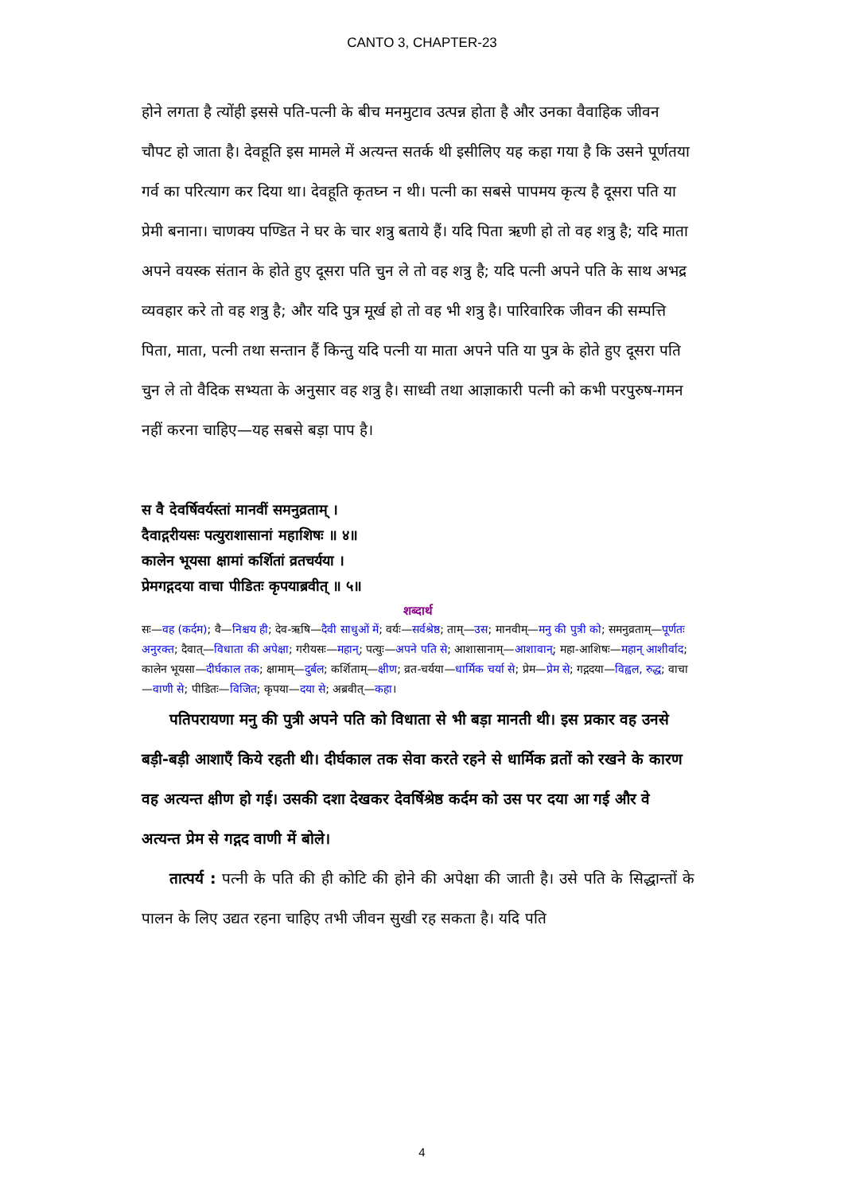CANTO 3, CHAPTER-23
होने लगता है त्योंही इससे पति-पत्नी के बीच मनमुटाव उत्पन्न होता है और उनका वैवाहिक जीवन चौपट हो जाता है। देवहूति इस मामले में अत्यन्त सतर्क थी इसीलिए यह कहा गया है कि उसने पूर्णतया गर्व का परित्याग कर दिया था। देवहूति कृतघ्न न थी। पत्नी का सबसे पापमय कृत्य है दूसरा पति या प्रेमी बनाना। चाणक्य पण्डित ने घर के चार शत्रु बताये हैं। यदि पिता ऋणी हो तो वह शत्रु है; यदि माता अपने वयस्क संतान के होते हुए दूसरा पति चुन ले तो वह शत्रु है; यदि पत्नी अपने पति के साथ अभद्र व्यवहार करे तो वह शत्रु है; और यदि पुत्र मूर्ख हो तो वह भी शत्रु है। पारिवारिक जीवन की सम्पत्ति पिता, माता, पत्नी तथा सन्तान हैं किन्तु यदि पत्नी या माता अपने पति या पुत्र के होते हुए दूसरा पति चुन ले तो वैदिक सभ्यता के अनुसार वह शत्रु है। साध्वी तथा आज्ञाकारी पत्नी को कभी परपुरुष-गमन नहीं करना चाहिए—यह सबसे बड़ा पाप है।
स वै देवर्षिवर्यस्तां मानवीं समनुव्रताम् ।
दैवाद्गरीयसः पत्युराशासानां महाशिषः ॥ ४॥
कालेन भूयसा क्षामां कर्शितां व्रतचर्यया ।
प्रेमगद्गदया वाचा पीडितः कृपयाब्रवीत् ॥ ५॥
शब्दार्थ
सः—वह (कर्दम); वै—निश्चय ही; देव-ऋषि—दैवी साधुओं में; वर्यः—सर्वश्रेष्ठ; ताम्—उस; मानवीम्—मनु की पुत्री को; समनुव्रताम्—पूर्णतः अनुरक्त; दैवात्—विधाता की अपेक्षा; गरीयसः—महान्; पत्युः—अपने पति से; आशासानाम्—आशावान्; महा-आशिषः—महान् आशीर्वाद; कालेन भूयसा—दीर्घकाल तक; क्षामाम्—दुर्बल; कर्शिताम्—क्षीण; व्रत-चर्यया—धार्मिक चर्या से; प्रेम—प्रेम से; गद्गदया—विह्वल, रुद्ध; वाचा—वाणी से; पीडितः—विजित; कृपया—दया से; अब्रवीत्—कहा।
पतिपरायणा मनु की पुत्री अपने पति को विधाता से भी बड़ा मानती थी। इस प्रकार वह उनसे बड़ी-बड़ी आशाएँ किये रहती थी। दीर्घकाल तक सेवा करते रहने से धार्मिक व्रतों को रखने के कारण वह अत्यन्त क्षीण हो गई। उसकी दशा देखकर देवर्षिश्रेष्ठ कर्दम को उस पर दया आ गई और वे अत्यन्त प्रेम से गद्गद वाणी में बोले।
तात्पर्य : पत्नी के पति की ही कोटि की होने की अपेक्षा की जाती है। उसे पति के सिद्धान्तों के पालन के लिए उद्यत रहना चाहिए तभी जीवन सुखी रह सकता है। यदि पति
4